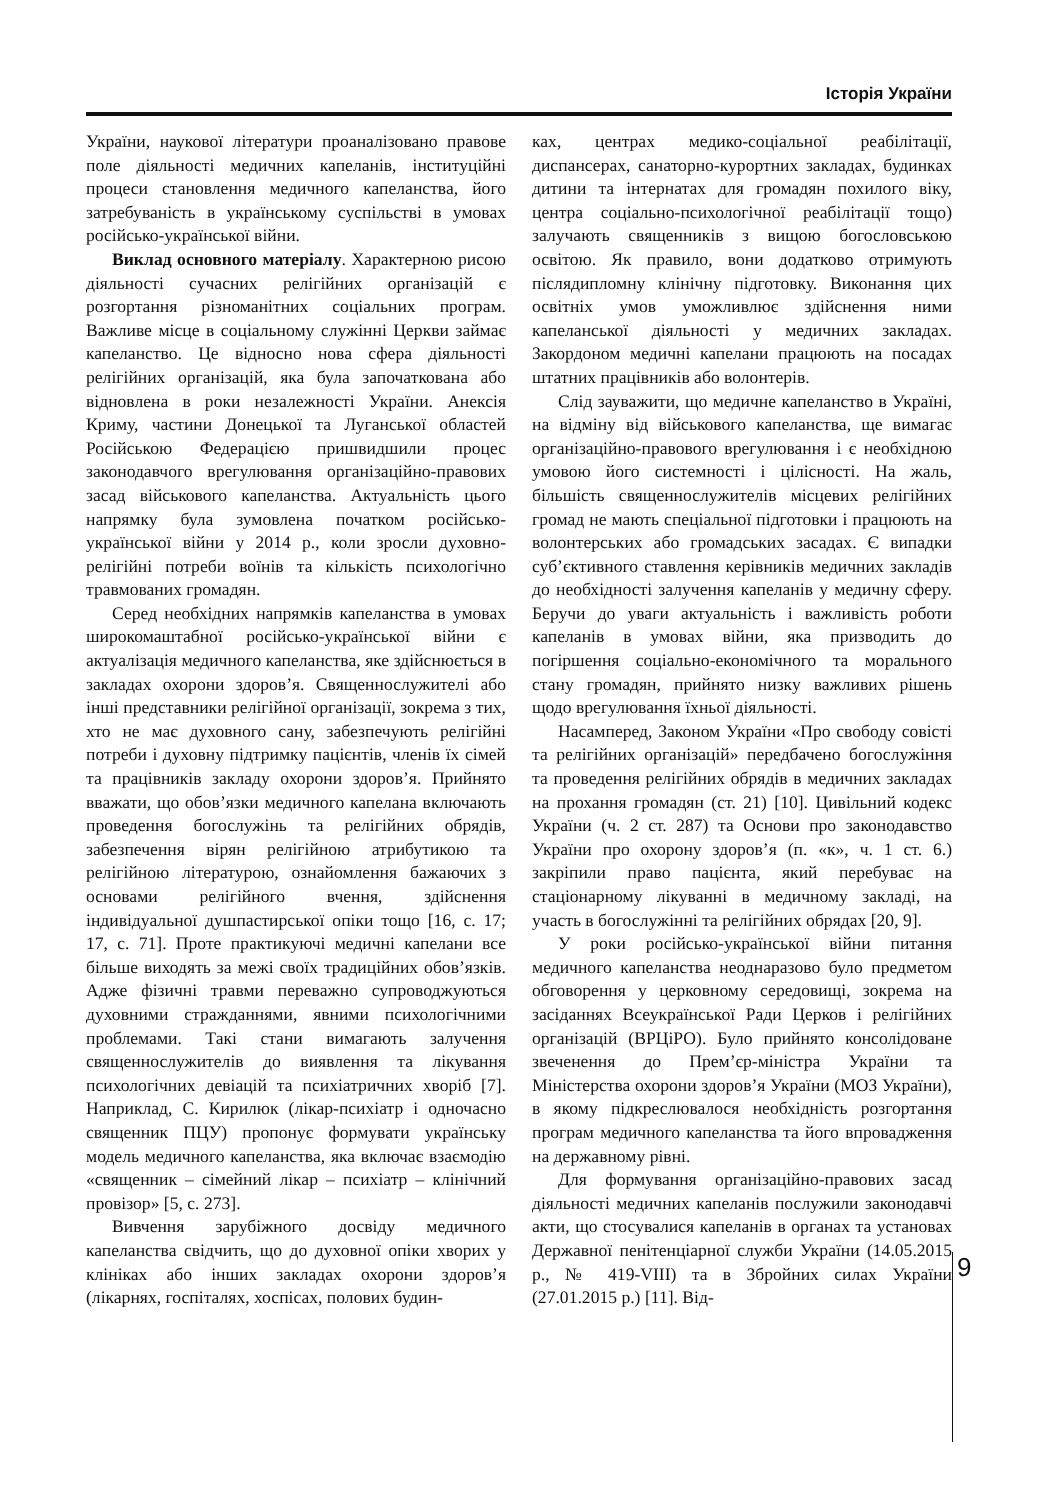Історія України
України, наукової літератури проаналізовано правове поле діяльності медичних капеланів, інституційні процеси становлення медичного капеланства, його затребуваність в українському суспільстві в умовах російсько-української війни.
Виклад основного матеріалу. Характерною рисою діяльності сучасних релігійних організацій є розгортання різноманітних соціальних програм. Важливе місце в соціальному служінні Церкви займає капеланство. Це відносно нова сфера діяльності релігійних організацій, яка була започаткована або відновлена в роки незалежності України. Анексія Криму, частини Донецької та Луганської областей Російською Федерацією пришвидшили процес законодавчого врегулювання організаційно-правових засад військового капеланства. Актуальність цього напрямку була зумовлена початком російсько-української війни у 2014 р., коли зросли духовно-релігійні потреби воїнів та кількість психологічно травмованих громадян.
Серед необхідних напрямків капеланства в умовах широкомаштабної російсько-української війни є актуалізація медичного капеланства, яке здійснюється в закладах охорони здоров’я. Священнослужителі або інші представники релігійної організації, зокрема з тих, хто не має духовного сану, забезпечують релігійні потреби і духовну підтримку пацієнтів, членів їх сімей та працівників закладу охорони здоров’я. Прийнято вважати, що обов’язки медичного капелана включають проведення богослужінь та релігійних обрядів, забезпечення вірян релігійною атрибутикою та релігійною літературою, ознайомлення бажаючих з основами релігійного вчення, здійснення індивідуальної душпастирської опіки тощо [16, с. 17; 17, с. 71]. Проте практикуючі медичні капелани все більше виходять за межі своїх традиційних обов’язків. Адже фізичні травми переважно супроводжуються духовними стражданнями, явними психологічними проблемами. Такі стани вимагають залучення священнослужителів до виявлення та лікування психологічних девіацій та психіатричних хворіб [7]. Наприклад, С. Кирилюк (лікар-психіатр і одночасно священник ПЦУ) пропонує формувати українську модель медичного капеланства, яка включає взаємодію «священник – сімейний лікар – психіатр – клінічний провізор» [5, с. 273].
Вивчення зарубіжного досвіду медичного капеланства свідчить, що до духовної опіки хворих у клініках або інших закладах охорони здоров’я (лікарнях, госпіталях, хоспісах, полових будин-
ках, центрах медико-соціальної реабілітації, диспансерах, санаторно-курортних закладах, будинках дитини та інтернатах для громадян похилого віку, центра соціально-психологічної реабілітації тощо) залучають священників з вищою богословською освітою. Як правило, вони додатково отримують післядипломну клінічну підготовку. Виконання цих освітніх умов уможливлює здійснення ними капеланської діяльності у медичних закладах. Закордоном медичні капелани працюють на посадах штатних працівників або волонтерів.
Слід зауважити, що медичне капеланство в Україні, на відміну від військового капеланства, ще вимагає організаційно-правового врегулювання і є необхідною умовою його системності і цілісності. На жаль, більшість священнослужителів місцевих релігійних громад не мають спеціальної підготовки і працюють на волонтерських або громадських засадах. Є випадки суб’єктивного ставлення керівників медичних закладів до необхідності залучення капеланів у медичну сферу. Беручи до уваги актуальність і важливість роботи капеланів в умовах війни, яка призводить до погіршення соціально-економічного та морального стану громадян, прийнято низку важливих рішень щодо врегулювання їхньої діяльності.
Насамперед, Законом України «Про свободу совісті та релігійних організацій» передбачено богослужіння та проведення релігійних обрядів в медичних закладах на прохання громадян (ст. 21) [10]. Цивільний кодекс України (ч. 2 ст. 287) та Основи про законодавство України про охорону здоров’я (п. «к», ч. 1 ст. 6.) закріпили право пацієнта, який перебуває на стаціонарному лікуванні в медичному закладі, на участь в богослужінні та релігійних обрядах [20, 9].
У роки російсько-української війни питання медичного капеланства неоднаразово було предметом обговорення у церковному середовищі, зокрема на засіданнях Всеукраїнської Ради Церков і релігійних організацій (ВРЦіРО). Було прийнято консолідоване звеченення до Прем’єр-міністра України та Міністерства охорони здоров’я України (МОЗ України), в якому підкреслювалося необхідність розгортання програм медичного капеланства та його впровадження на державному рівні.
Для формування організаційно-правових засад діяльності медичних капеланів послужили законодавчі акти, що стосувалися капеланів в органах та установах Державної пенітенціарної служби України (14.05.2015 р., № 419-VIII) та в Збройних силах України (27.01.2015 р.) [11]. Від-
9